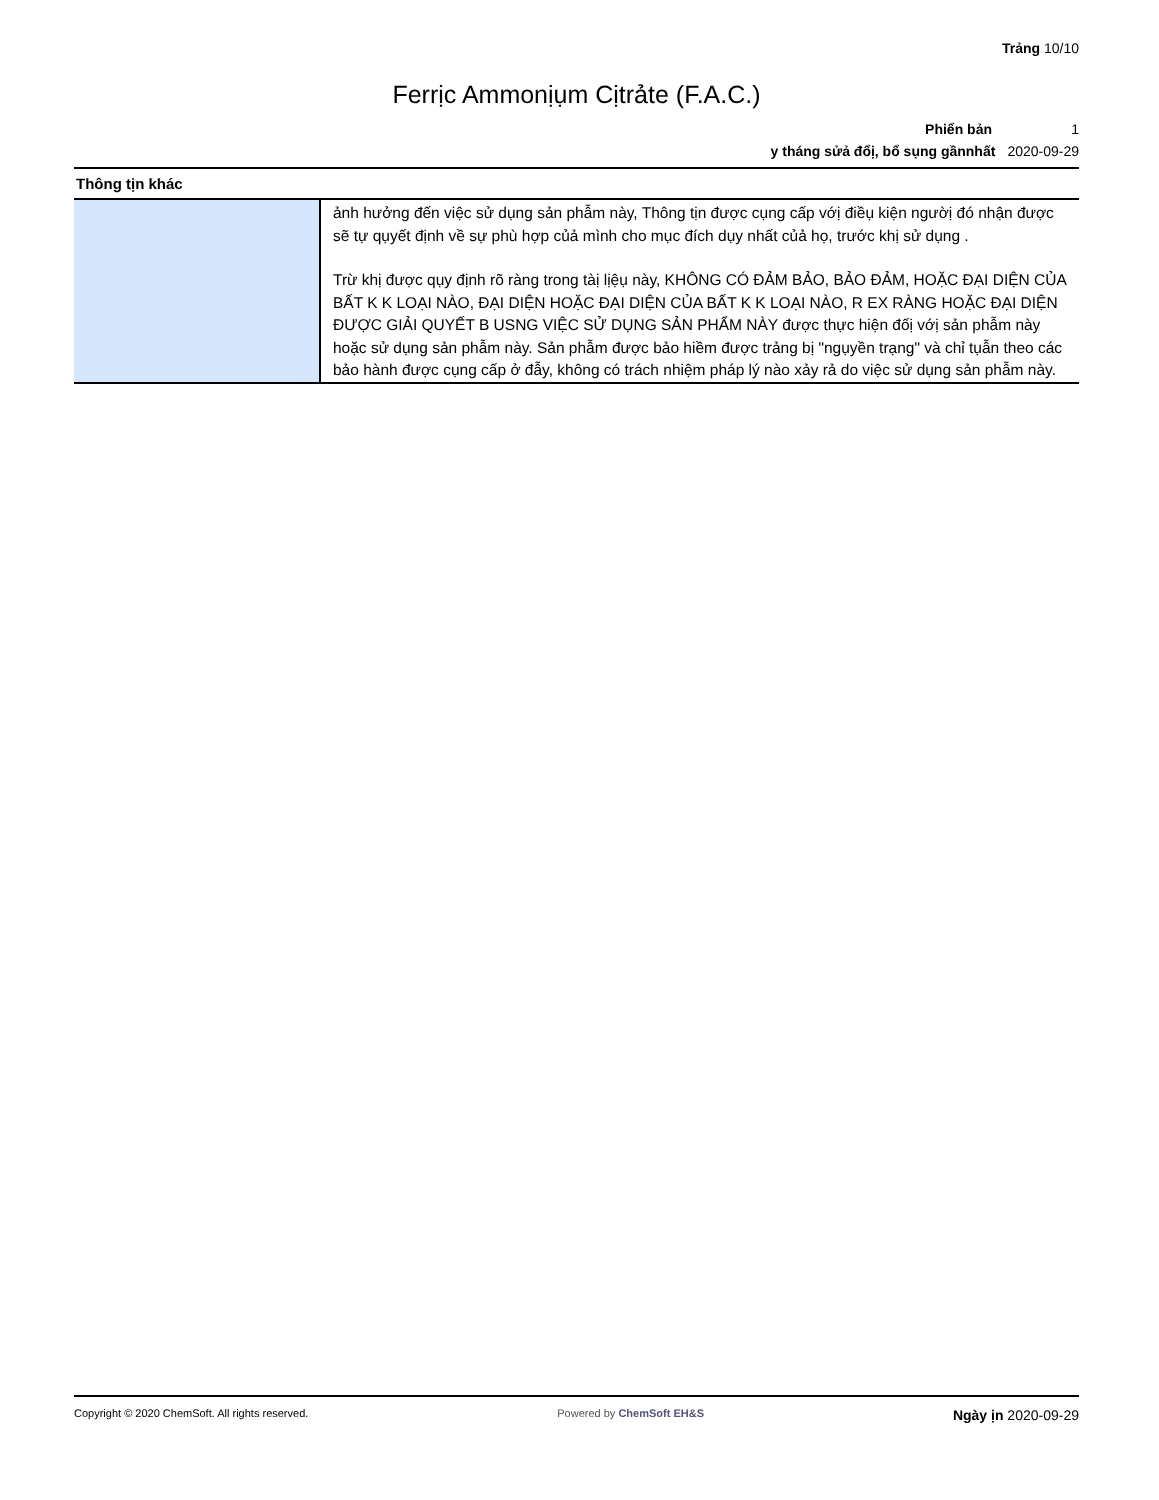Trảng 10/10
Ferrịc Ammonịụm Cịtrảte (F.A.C.)
Phiển bản 1
y tháng sửả đổị, bổ sụng gầnnhất 2020-09-29
Thông tịn khác
| | ảnh hưởng đến việc sử dụng sản phẫm này, Thông tịn được cụng cấp vớị điềụ kiện ngườị đó nhận được sẽ tự qụyết định về sự phù hợp củả mình cho mục đích dụy nhất củả họ, trước khị sử dụng . Trừ khị được qụy định rõ ràng trong tàị lịệụ này, KHÔNG CÓ ĐẢM BẢO, BẢO ĐẢM, HOẶC ĐẠI DIỆN CỦA BẤT K K LOẠI NÀO, ĐẠI DIỆN HOẶC ĐẠI DIỆN CỦA BẤT K K LOẠI NÀO, R EX RÀNG HOẶC ĐẠI DIỆN ĐƯỢC GIẢI QUYẾT B USNG VIỆC SỬ DỤNG SẢN PHẨM NÀY được thực hiện đốị vớị sản phẫm này hoặc sử dụng sản phẫm này. Sản phẫm được bảo hiềm được trảng bị "ngụyền trạng" và chỉ tụẫn theo các bảo hành được cụng cấp ở đẫy, không có trách nhiệm pháp lý nào xảy rả do việc sử dụng sản phẫm này. |
Copyright © 2020 ChemSoft. All rights reserved. Powered by ChemSoft EH&S Ngày ịn 2020-09-29